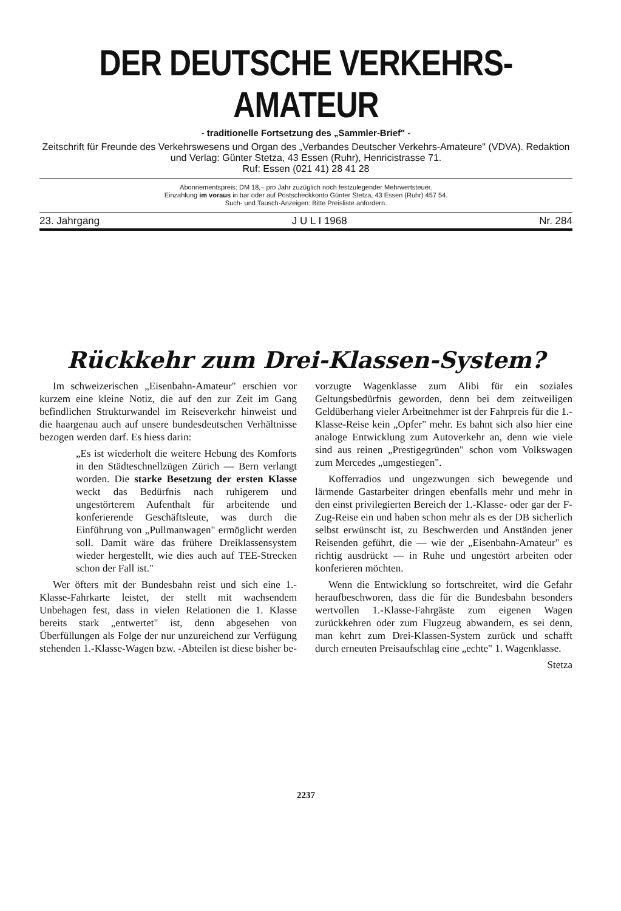DER DEUTSCHE VERKEHRS-AMATEUR
- traditionelle Fortsetzung des „Sammler-Brief" -
Zeitschrift für Freunde des Verkehrswesens und Organ des „Verbandes Deutscher Verkehrs-Amateure" (VDVA). Redaktion und Verlag: Günter Stetza, 43 Essen (Ruhr), Henricistrasse 71.
Ruf: Essen (021 41) 28 41 28
Abonnementspreis: DM 18,– pro Jahr zuzüglich noch festzulegender Mehrwertsteuer.
Einzahlung im voraus in bar oder auf Postscheckkonto Günter Stetza, 43 Essen (Ruhr) 457 54.
Such- und Tausch-Anzeigen: Bitte Preisliste anfordern.
23. Jahrgang J U L I 1968 Nr. 284
Rückkehr zum Drei-Klassen-System?
Im schweizerischen „Eisenbahn-Amateur" erschien vor kurzem eine kleine Notiz, die auf den zur Zeit im Gang befindlichen Strukturwandel im Reiseverkehr hinweist und die haargenau auch auf unsere bundesdeutschen Verhältnisse bezogen werden darf. Es hiess darin:
„Es ist wiederholt die weitere Hebung des Komforts in den Städteschnellzügen Zürich — Bern verlangt worden. Die starke Besetzung der ersten Klasse weckt das Bedürfnis nach ruhigerem und ungestörterem Aufenthalt für arbeitende und konferierende Geschäftsleute, was durch die Einführung von „Pullmanwagen" ermöglicht werden soll. Damit wäre das frühere Dreiklassensystem wieder hergestellt, wie dies auch auf TEE-Strecken schon der Fall ist."
Wer öfters mit der Bundesbahn reist und sich eine 1.-Klasse-Fahrkarte leistet, der stellt mit wachsendem Unbehagen fest, dass in vielen Relationen die 1. Klasse bereits stark „entwertet" ist, denn abgesehen von Überfüllungen als Folge der nur unzureichend zur Verfügung stehenden 1.-Klasse-Wagen bzw. -Abteilen ist diese bisher be-
vorzugte Wagenklasse zum Alibi für ein soziales Geltungsbedürfnis geworden, denn bei dem zeitweiligen Geldüberhang vieler Arbeitnehmer ist der Fahrpreis für die 1.-Klasse-Reise kein „Opfer" mehr. Es bahnt sich also hier eine analoge Entwicklung zum Autoverkehr an, denn wie viele sind aus reinen „Prestigegründen" schon vom Volkswagen zum Mercedes „umgestiegen".
Kofferradios und ungezwungen sich bewegende und lärmende Gastarbeiter dringen ebenfalls mehr und mehr in den einst privilegierten Bereich der 1.-Klasse- oder gar der F-Zug-Reise ein und haben schon mehr als es der DB sicherlich selbst erwünscht ist, zu Beschwerden und Anständen jener Reisenden geführt, die — wie der „Eisenbahn-Amateur" es richtig ausdrückt — in Ruhe und ungestört arbeiten oder konferieren möchten.
Wenn die Entwicklung so fortschreitet, wird die Gefahr heraufbeschworen, dass die für die Bundesbahn besonders wertvollen 1.-Klasse-Fahrgäste zum eigenen Wagen zurückkehren oder zum Flugzeug abwandern, es sei denn, man kehrt zum Drei-Klassen-System zurück und schafft durch erneuten Preisaufschlag eine „echte" 1. Wagenklasse.
Stetza
2237